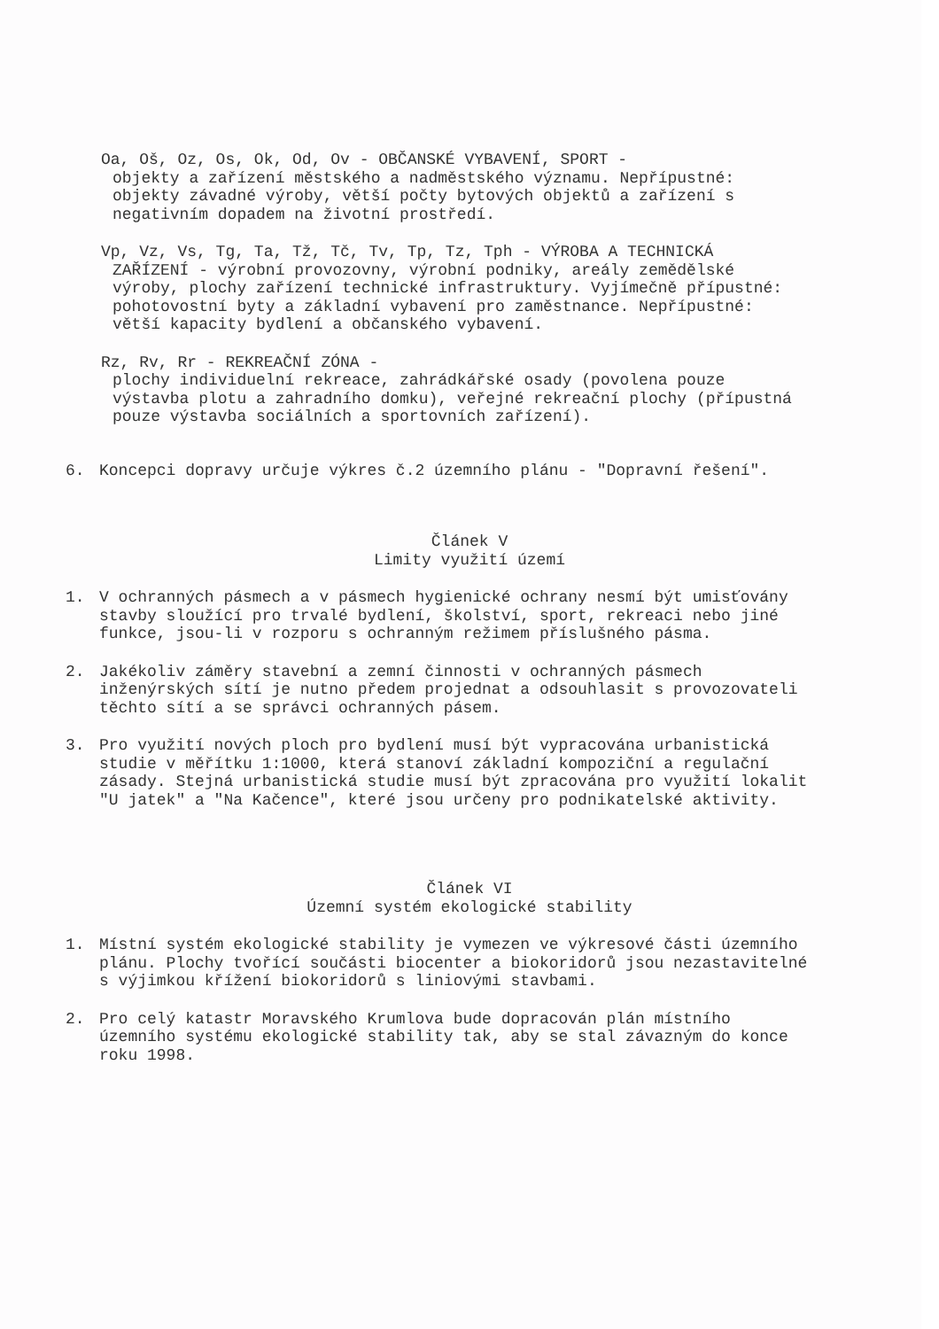Oa, Oš, Oz, Os, Ok, Od, Ov - OBČANSKÉ VYBAVENÍ, SPORT -
objekty a zařízení městského a nadměstského významu. Nepřípustné: objekty závadné výroby, větší počty bytových objektů a zařízení s negativním dopadem na životní prostředí.
Vp, Vz, Vs, Tg, Ta, Tž, Tč, Tv, Tp, Tz, Tph - VÝROBA A TECHNICKÁ
ZAŘÍZENÍ - výrobní provozovny, výrobní podniky, areály zemědělské výroby, plochy zařízení technické infrastruktury. Vyjímečně přípustné: pohotovostní byty a základní vybavení pro zaměstnance. Nepřípustné: větší kapacity bydlení a občanského vybavení.
Rz, Rv, Rr - REKREAČNÍ ZÓNA -
plochy individuelní rekreace, zahrádkářské osady (povolena pouze výstavba plotu a zahradního domku), veřejné rekreační plochy (přípustná pouze výstavba sociálních a sportovních zařízení).
6. Koncepci dopravy určuje výkres č.2 územního plánu - "Dopravní řešení".
Článek V
Limity využití území
1. V ochranných pásmech a v pásmech hygienické ochrany nesmí být umisťovány stavby sloužící pro trvalé bydlení, školství, sport, rekreaci nebo jiné funkce, jsou-li v rozporu s ochranným režimem příslušného pásma.
2. Jakékoliv záměry stavební a zemní činnosti v ochranných pásmech inženýrských sítí je nutno předem projednat a odsouhlasit s provozovateli těchto sítí a se správci ochranných pásem.
3. Pro využití nových ploch pro bydlení musí být vypracována urbanistická studie v měřítku 1:1000, která stanoví základní kompoziční a regulační zásady. Stejná urbanistická studie musí být zpracována pro využití lokalit "U jatek" a "Na Kačence", které jsou určeny pro podnikatelské aktivity.
Článek VI
Územní systém ekologické stability
1. Místní systém ekologické stability je vymezen ve výkresové části územního plánu. Plochy tvořící součásti biocenter a biokoridorů jsou nezastavitelné s výjimkou křížení biokoridorů s liniovými stavbami.
2. Pro celý katastr Moravského Krumlova bude dopracován plán místního územního systému ekologické stability tak, aby se stal závazným do konce roku 1998.